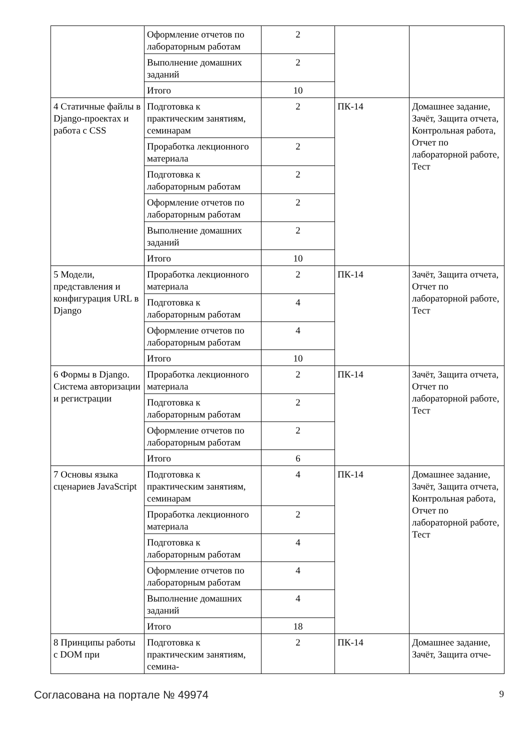| | Оформление отчетов по лабораторным работам | 2 | | |
| | Выполнение домашних заданий | 2 | | |
| | Итого | 10 | | |
| 4 Статичные файлы в Django-проектах и работа с CSS | Подготовка к практическим занятиям, семинарам | 2 | ПК-14 | Домашнее задание, Зачёт, Защита отчета, Контрольная работа, Отчет по лабораторной работе, Тест |
| | Проработка лекционного материала | 2 | | |
| | Подготовка к лабораторным работам | 2 | | |
| | Оформление отчетов по лабораторным работам | 2 | | |
| | Выполнение домашних заданий | 2 | | |
| | Итого | 10 | | |
| 5 Модели, представления и конфигурация URL в Django | Проработка лекционного материала | 2 | ПК-14 | Зачёт, Защита отчета, Отчет по лабораторной работе, Тест |
| | Подготовка к лабораторным работам | 4 | | |
| | Оформление отчетов по лабораторным работам | 4 | | |
| | Итого | 10 | | |
| 6 Формы в Django. Система авторизации и регистрации | Проработка лекционного материала | 2 | ПК-14 | Зачёт, Защита отчета, Отчет по лабораторной работе, Тест |
| | Подготовка к лабораторным работам | 2 | | |
| | Оформление отчетов по лабораторным работам | 2 | | |
| | Итого | 6 | | |
| 7 Основы языка сценариев JavaScript | Подготовка к практическим занятиям, семинарам | 4 | ПК-14 | Домашнее задание, Зачёт, Защита отчета, Контрольная работа, Отчет по лабораторной работе, Тест |
| | Проработка лекционного материала | 2 | | |
| | Подготовка к лабораторным работам | 4 | | |
| | Оформление отчетов по лабораторным работам | 4 | | |
| | Выполнение домашних заданий | 4 | | |
| | Итого | 18 | | |
| 8 Принципы работы с DOM при | Подготовка к практическим занятиям, семина- | 2 | ПК-14 | Домашнее задание, Зачёт, Защита отче- |
Согласована на портале № 49974 9